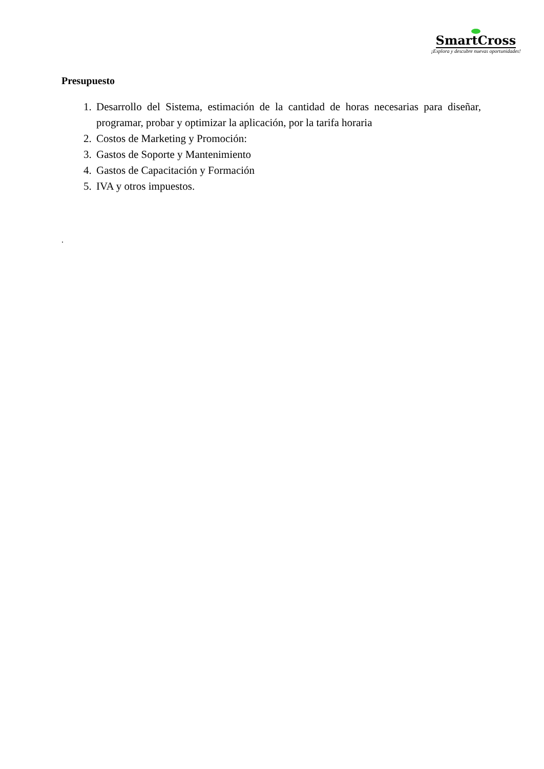SmartCross
¡Explora y descubre nuevas oportunidades!
Presupuesto
1. Desarrollo del Sistema, estimación de la cantidad de horas necesarias para diseñar, programar, probar y optimizar la aplicación, por la tarifa horaria
2. Costos de Marketing y Promoción:
3. Gastos de Soporte y Mantenimiento
4. Gastos de Capacitación y Formación
5. IVA y otros impuestos.
.